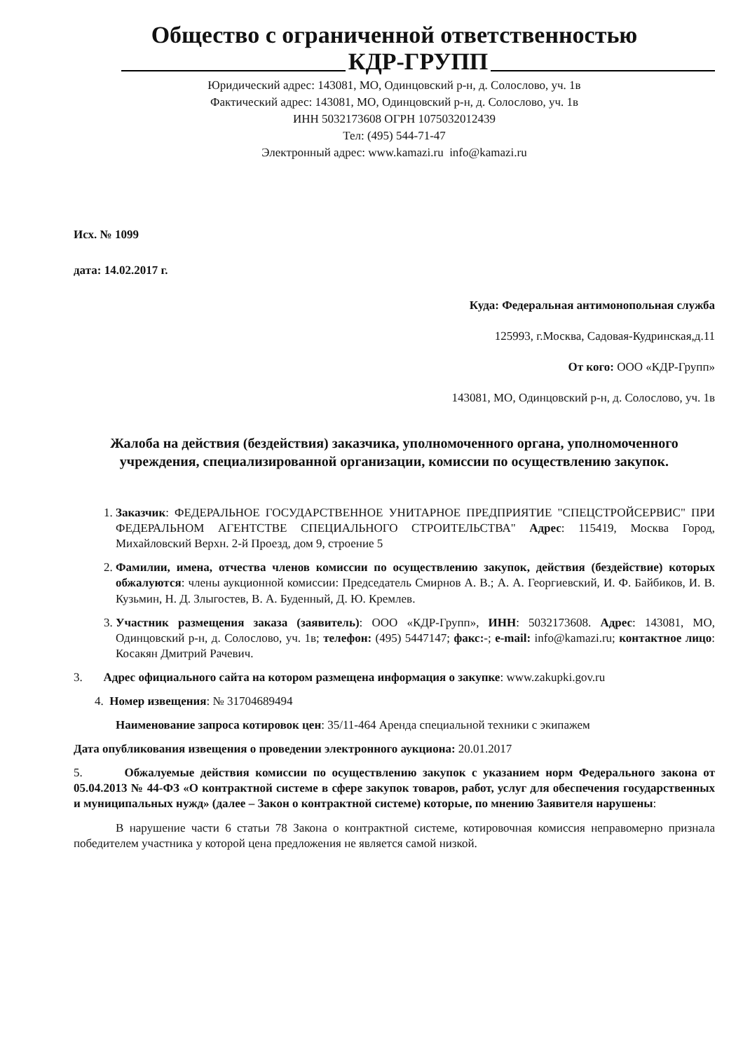Общество с ограниченной ответственностью
КДР-ГРУПП
Юридический адрес: 143081, МО, Одинцовский р-н, д. Солослово, уч. 1в
Фактический адрес: 143081, МО, Одинцовский р-н, д. Солослово, уч. 1в
ИНН 5032173608 ОГРН 1075032012439
Тел: (495) 544-71-47
Электронный адрес: www.kamazi.ru info@kamazi.ru
Исх. № 1099
дата: 14.02.2017 г.
Куда: Федеральная антимонопольная служба
125993, г.Москва, Садовая-Кудринская,д.11
От кого: ООО «КДР-Групп»
143081, МО, Одинцовский р-н, д. Солослово, уч. 1в
Жалоба на действия (бездействия) заказчика, уполномоченного органа, уполномоченного учреждения, специализированной организации, комиссии по осуществлению закупок.
1. Заказчик: ФЕДЕРАЛЬНОЕ ГОСУДАРСТВЕННОЕ УНИТАРНОЕ ПРЕДПРИЯТИЕ "СПЕЦСТРОЙСЕРВИС" ПРИ ФЕДЕРАЛЬНОМ АГЕНТСТВЕ СПЕЦИАЛЬНОГО СТРОИТЕЛЬСТВА" Адрес: 115419, Москва Город, Михайловский Верхн. 2-й Проезд, дом 9, строение 5
2. Фамилии, имена, отчества членов комиссии по осуществлению закупок, действия (бездействие) которых обжалуются: члены аукционной комиссии: Председатель Смирнов А. В.; А. А. Георгиевский, И. Ф. Байбиков, И. В. Кузьмин, Н. Д. Злыгостев, В. А. Буденный, Д. Ю. Кремлев.
3. Участник размещения заказа (заявитель): ООО «КДР-Групп», ИНН: 5032173608. Адрес: 143081, МО, Одинцовский р-н, д. Солослово, уч. 1в; телефон: (495) 5447147; факс:-; e-mail: info@kamazi.ru; контактное лицо: Косакян Дмитрий Рачевич.
3. Адрес официального сайта на котором размещена информация о закупке: www.zakupki.gov.ru
4. Номер извещения: № 31704689494
Наименование запроса котировок цен: 35/11-464 Аренда специальной техники с экипажем
Дата опубликования извещения о проведении электронного аукциона: 20.01.2017
5. Обжалуемые действия комиссии по осуществлению закупок с указанием норм Федерального закона от 05.04.2013 № 44-ФЗ «О контрактной системе в сфере закупок товаров, работ, услуг для обеспечения государственных и муниципальных нужд» (далее – Закон о контрактной системе) которые, по мнению Заявителя нарушены:
В нарушение части 6 статьи 78 Закона о контрактной системе, котировочная комиссия неправомерно признала победителем участника у которой цена предложения не является самой низкой.